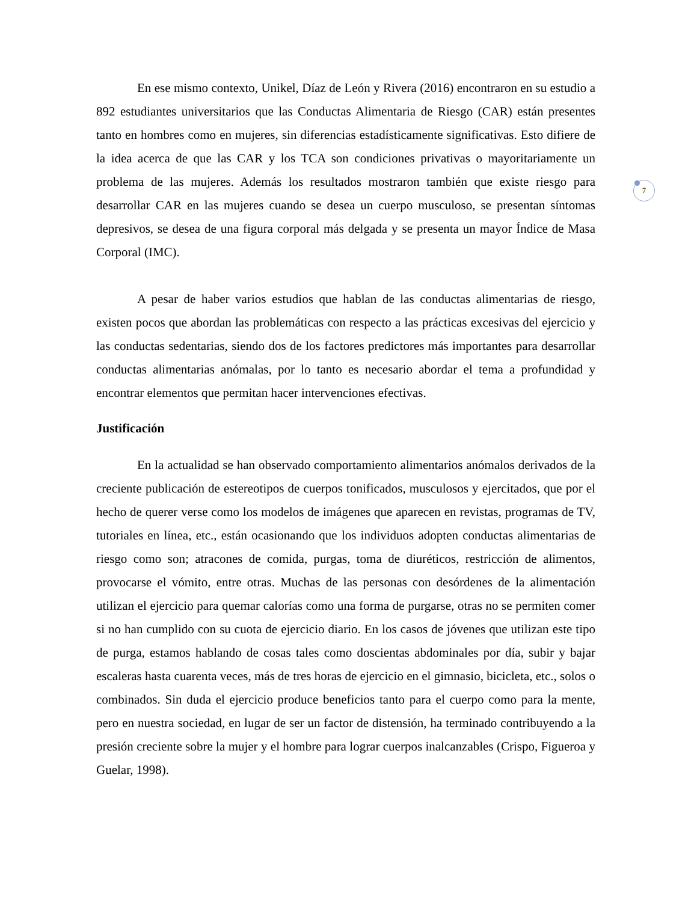7
En ese mismo contexto, Unikel, Díaz de León y Rivera (2016) encontraron en su estudio a 892 estudiantes universitarios que las Conductas Alimentaria de Riesgo (CAR) están presentes tanto en hombres como en mujeres, sin diferencias estadísticamente significativas. Esto difiere de la idea acerca de que las CAR y los TCA son condiciones privativas o mayoritariamente un problema de las mujeres. Además los resultados mostraron también que existe riesgo para desarrollar CAR en las mujeres cuando se desea un cuerpo musculoso, se presentan síntomas depresivos, se desea de una figura corporal más delgada y se presenta un mayor Índice de Masa Corporal (IMC).
A pesar de haber varios estudios que hablan de las conductas alimentarias de riesgo, existen pocos que abordan las problemáticas con respecto a las prácticas excesivas del ejercicio y las conductas sedentarias, siendo dos de los factores predictores más importantes para desarrollar conductas alimentarias anómalas, por lo tanto es necesario abordar el tema a profundidad y encontrar elementos que permitan hacer intervenciones efectivas.
Justificación
En la actualidad se han observado comportamiento alimentarios anómalos derivados de la creciente publicación de estereotipos de cuerpos tonificados, musculosos y ejercitados, que por el hecho de querer verse como los modelos de imágenes que aparecen en revistas, programas de TV, tutoriales en línea, etc., están ocasionando que los individuos adopten conductas alimentarias de riesgo como son; atracones de comida, purgas, toma de diuréticos, restricción de alimentos, provocarse el vómito, entre otras. Muchas de las personas con desórdenes de la alimentación utilizan el ejercicio para quemar calorías como una forma de purgarse, otras no se permiten comer si no han cumplido con su cuota de ejercicio diario. En los casos de jóvenes que utilizan este tipo de purga, estamos hablando de cosas tales como doscientas abdominales por día, subir y bajar escaleras hasta cuarenta veces, más de tres horas de ejercicio en el gimnasio, bicicleta, etc., solos o combinados. Sin duda el ejercicio produce beneficios tanto para el cuerpo como para la mente, pero en nuestra sociedad, en lugar de ser un factor de distensión, ha terminado contribuyendo a la presión creciente sobre la mujer y el hombre para lograr cuerpos inalcanzables (Crispo, Figueroa y Guelar, 1998).